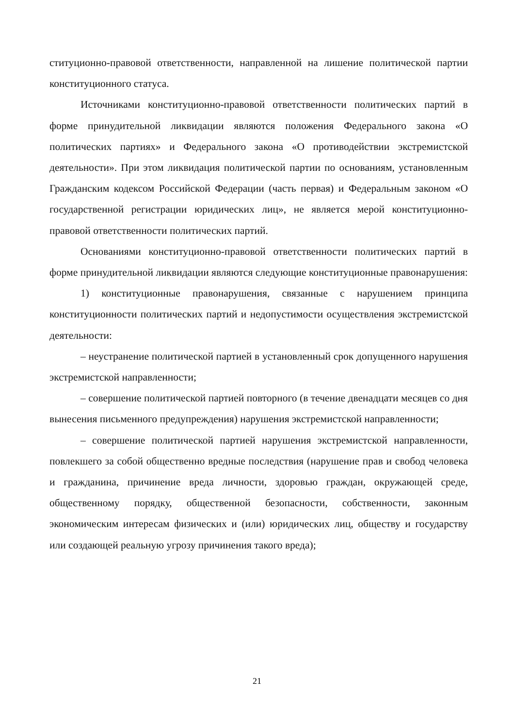ституционно-правовой ответственности, направленной на лишение политической партии конституционного статуса.
Источниками конституционно-правовой ответственности политических партий в форме принудительной ликвидации являются положения Федерального закона «О политических партиях» и Федерального закона «О противодействии экстремистской деятельности». При этом ликвидация политической партии по основаниям, установленным Гражданским кодексом Российской Федерации (часть первая) и Федеральным законом «О государственной регистрации юридических лиц», не является мерой конституционно-правовой ответственности политических партий.
Основаниями конституционно-правовой ответственности политических партий в форме принудительной ликвидации являются следующие конституционные правонарушения:
1) конституционные правонарушения, связанные с нарушением принципа конституционности политических партий и недопустимости осуществления экстремистской деятельности:
– неустранение политической партией в установленный срок допущенного нарушения экстремистской направленности;
– совершение политической партией повторного (в течение двенадцати месяцев со дня вынесения письменного предупреждения) нарушения экстремистской направленности;
– совершение политической партией нарушения экстремистской направленности, повлекшего за собой общественно вредные последствия (нарушение прав и свобод человека и гражданина, причинение вреда личности, здоровью граждан, окружающей среде, общественному порядку, общественной безопасности, собственности, законным экономическим интересам физических и (или) юридических лиц, обществу и государству или создающей реальную угрозу причинения такого вреда);
21